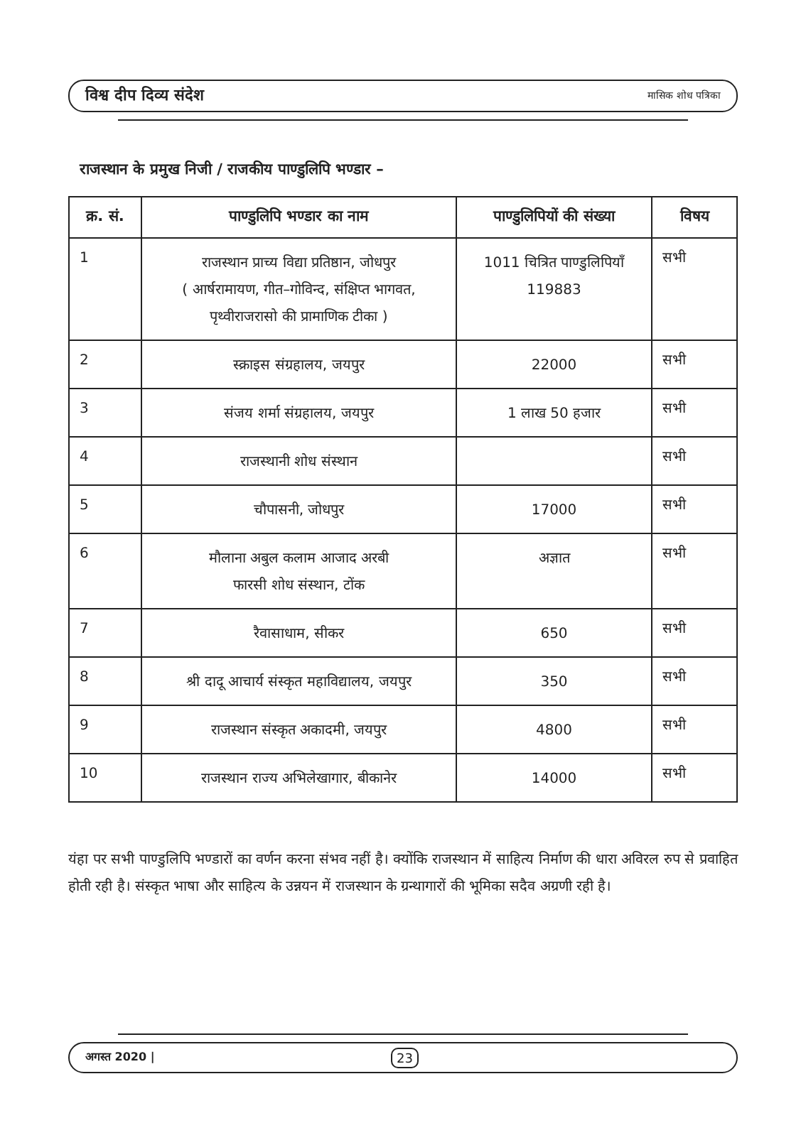विश्व दीप दिव्य संदेश मासिक शोध पत्रिका
राजस्थान के प्रमुख निजी / राजकीय पाण्डुलिपि भण्डार –
| क्र. सं. | पाण्डुलिपि भण्डार का नाम | पाण्डुलिपियों की संख्या | विषय |
| --- | --- | --- | --- |
| 1 | राजस्थान प्राच्य विद्या प्रतिष्ठान, जोधपुर ( आर्षरामायण, गीत–गोविन्द, संक्षिप्त भागवत, पृथ्वीराजरासो की प्रामाणिक टीका ) | 1011 चित्रित पाण्डुलिपियाँ 119883 | सभी |
| 2 | स्क्राइस संग्रहालय, जयपुर | 22000 | सभी |
| 3 | संजय शर्मा संग्रहालय, जयपुर | 1 लाख 50 हजार | सभी |
| 4 | राजस्थानी शोध संस्थान | | सभी |
| 5 | चौपासनी, जोधपुर | 17000 | सभी |
| 6 | मौलाना अबुल कलाम आजाद अरबी फारसी शोध संस्थान, टोंक | अज्ञात | सभी |
| 7 | रैवासाधाम, सीकर | 650 | सभी |
| 8 | श्री दादू आचार्य संस्कृत महाविद्यालय, जयपुर | 350 | सभी |
| 9 | राजस्थान संस्कृत अकादमी, जयपुर | 4800 | सभी |
| 10 | राजस्थान राज्य अभिलेखागार, बीकानेर | 14000 | सभी |
यंहा पर सभी पाण्डुलिपि भण्डारों का वर्णन करना संभव नहीं है। क्योंकि राजस्थान में साहित्य निर्माण की धारा अविरल रुप से प्रवाहित होती रही है। संस्कृत भाषा और साहित्य के उन्नयन में राजस्थान के ग्रन्थागारों की भूमिका सदैव अग्रणी रही है।
अगस्त 2020 | 23